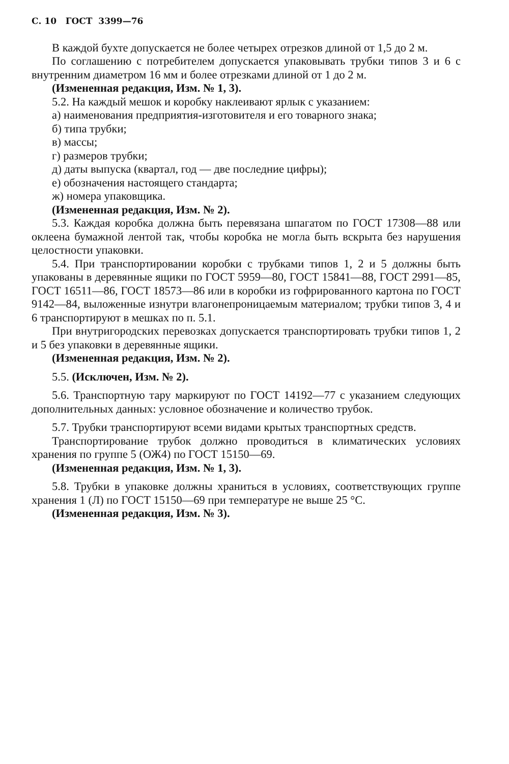С. 10 ГОСТ 3399—76
В каждой бухте допускается не более четырех отрезков длиной от 1,5 до 2 м.
По соглашению с потребителем допускается упаковывать трубки типов 3 и 6 с внутренним диаметром 16 мм и более отрезками длиной от 1 до 2 м.
(Измененная редакция, Изм. № 1, 3).
5.2. На каждый мешок и коробку наклеивают ярлык с указанием:
а) наименования предприятия-изготовителя и его товарного знака;
б) типа трубки;
в) массы;
г) размеров трубки;
д) даты выпуска (квартал, год — две последние цифры);
е) обозначения настоящего стандарта;
ж) номера упаковщика.
(Измененная редакция, Изм. № 2).
5.3. Каждая коробка должна быть перевязана шпагатом по ГОСТ 17308—88 или оклеена бумажной лентой так, чтобы коробка не могла быть вскрыта без нарушения целостности упаковки.
5.4. При транспортировании коробки с трубками типов 1, 2 и 5 должны быть упакованы в деревянные ящики по ГОСТ 5959—80, ГОСТ 15841—88, ГОСТ 2991—85, ГОСТ 16511—86, ГОСТ 18573—86 или в коробки из гофрированного картона по ГОСТ 9142—84, выложенные изнутри влагонепроницаемым материалом; трубки типов 3, 4 и 6 транспортируют в мешках по п. 5.1.
При внутригородских перевозках допускается транспортировать трубки типов 1, 2 и 5 без упаковки в деревянные ящики.
(Измененная редакция, Изм. № 2).
5.5. (Исключен, Изм. № 2).
5.6. Транспортную тару маркируют по ГОСТ 14192—77 с указанием следующих дополнительных данных: условное обозначение и количество трубок.
5.7. Трубки транспортируют всеми видами крытых транспортных средств.
Транспортирование трубок должно проводиться в климатических условиях хранения по группе 5 (ОЖ4) по ГОСТ 15150—69.
(Измененная редакция, Изм. № 1, 3).
5.8. Трубки в упаковке должны храниться в условиях, соответствующих группе хранения 1 (Л) по ГОСТ 15150—69 при температуре не выше 25 °С.
(Измененная редакция, Изм. № 3).